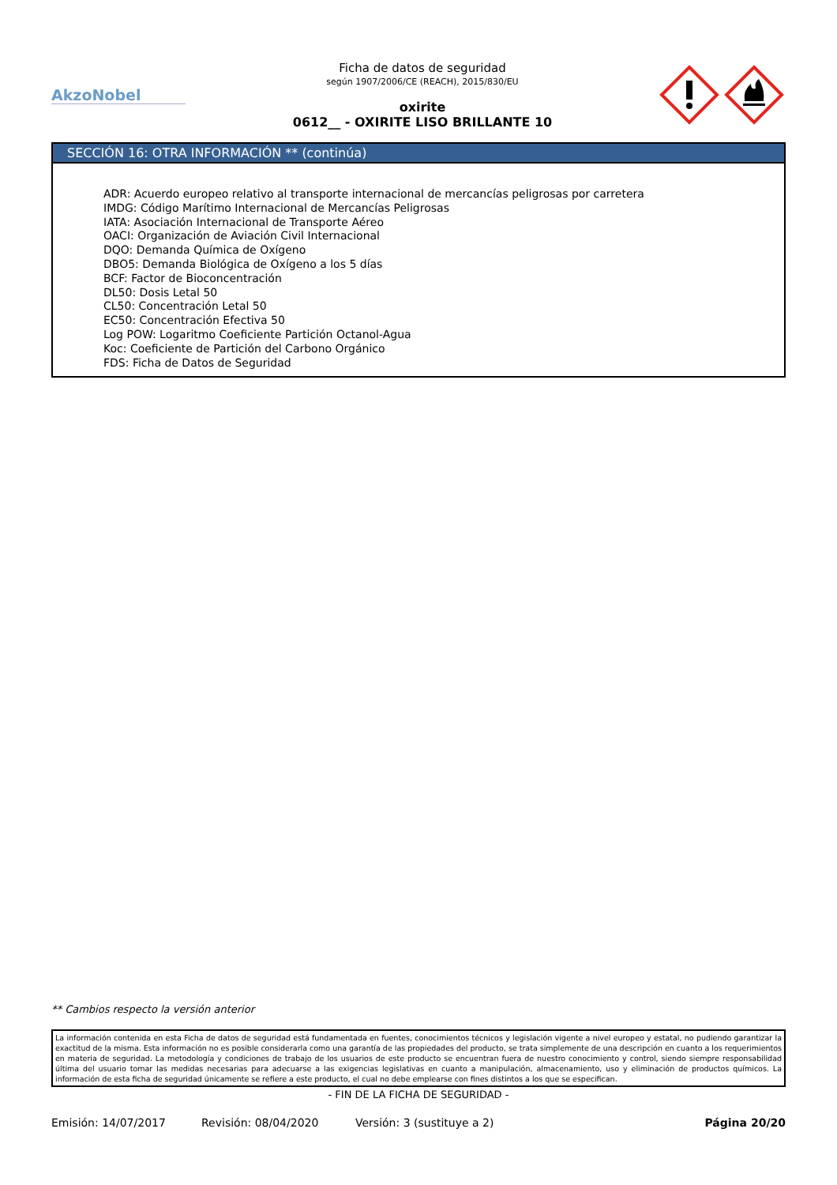AkzoNobel
Ficha de datos de seguridad
según 1907/2006/CE (REACH), 2015/830/EU
oxirite
0612__ - OXIRITE LISO BRILLANTE 10
SECCIÓN 16: OTRA INFORMACIÓN ** (continúa)
ADR: Acuerdo europeo relativo al transporte internacional de mercancías peligrosas por carretera
IMDG: Código Marítimo Internacional de Mercancías Peligrosas
IATA: Asociación Internacional de Transporte Aéreo
OACI: Organización de Aviación Civil Internacional
DQO: Demanda Química de Oxígeno
DBO5: Demanda Biológica de Oxígeno a los 5 días
BCF: Factor de Bioconcentración
DL50: Dosis Letal 50
CL50: Concentración Letal 50
EC50: Concentración Efectiva 50
Log POW: Logaritmo Coeficiente Partición Octanol-Agua
Koc: Coeficiente de Partición del Carbono Orgánico
FDS: Ficha de Datos de Seguridad
** Cambios respecto la versión anterior
La información contenida en esta Ficha de datos de seguridad está fundamentada en fuentes, conocimientos técnicos y legislación vigente a nivel europeo y estatal, no pudiendo garantizar la exactitud de la misma. Esta información no es posible considerarla como una garantía de las propiedades del producto, se trata simplemente de una descripción en cuanto a los requerimientos en materia de seguridad. La metodología y condiciones de trabajo de los usuarios de este producto se encuentran fuera de nuestro conocimiento y control, siendo siempre responsabilidad última del usuario tomar las medidas necesarias para adecuarse a las exigencias legislativas en cuanto a manipulación, almacenamiento, uso y eliminación de productos químicos. La información de esta ficha de seguridad únicamente se refiere a este producto, el cual no debe emplearse con fines distintos a los que se especifican.
- FIN DE LA FICHA DE SEGURIDAD -
Emisión: 14/07/2017 Revisión: 08/04/2020 Versión: 3 (sustituye a 2) Página 20/20